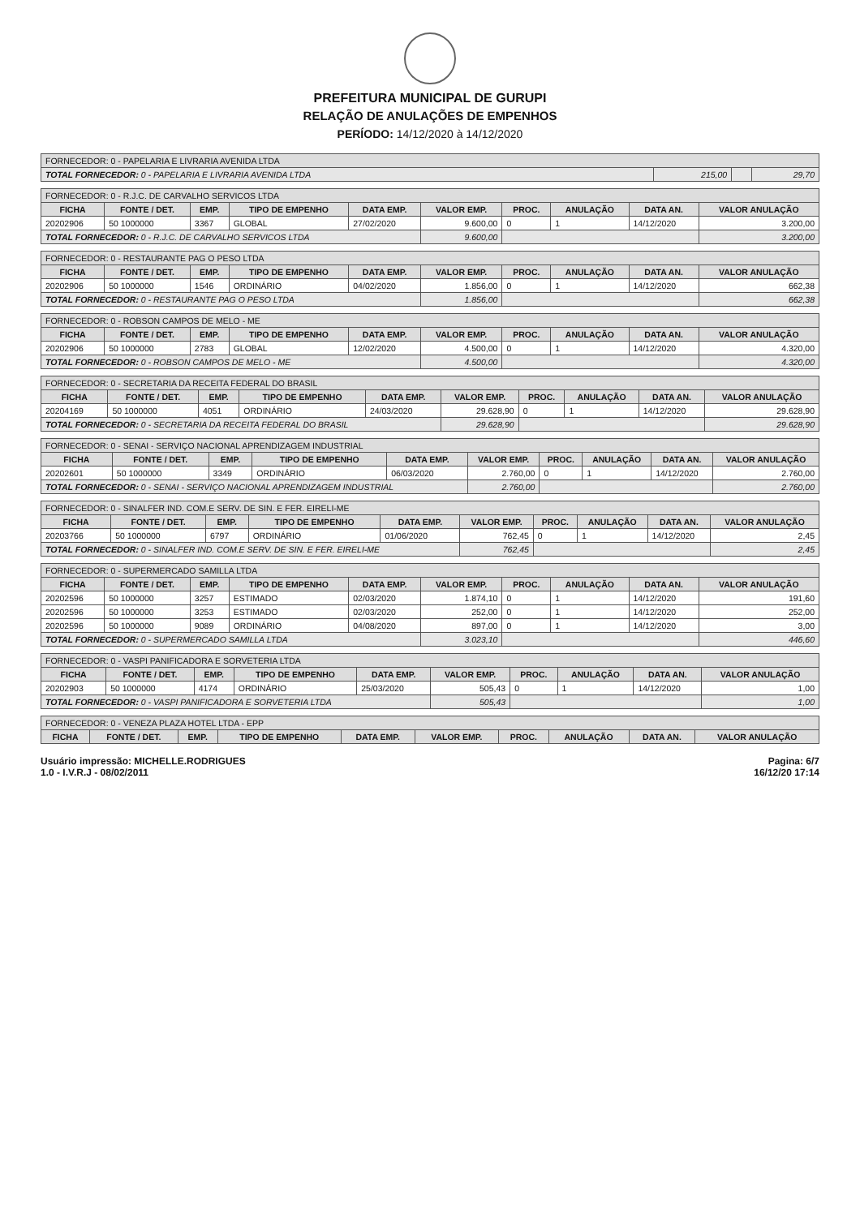PREFEITURA MUNICIPAL DE GURUPI
RELAÇÃO DE ANULAÇÕES DE EMPENHOS
PERÍODO: 14/12/2020 à 14/12/2020
| FORNECEDOR: 0 - PAPELARIA E LIVRARIA AVENIDA LTDA | | | |
| --- | --- | --- | --- |
| TOTAL FORNECEDOR: 0 - PAPELARIA E LIVRARIA AVENIDA LTDA | 215,00 | | 29,70 |
| FORNECEDOR: 0 - R.J.C. DE CARVALHO SERVICOS LTDA | | | | | | | | | |
| --- | --- | --- | --- | --- | --- | --- | --- | --- | --- |
| FICHA | FONTE / DET. | EMP. | TIPO DE EMPENHO | DATA EMP. | VALOR EMP. | PROC. | ANULAÇÃO | DATA AN. | VALOR ANULAÇÃO |
| 20202906 | 50 1000000 | 3367 | GLOBAL | 27/02/2020 | 9.600,00 | 0 | 1 | 14/12/2020 | 3.200,00 |
| TOTAL FORNECEDOR: 0 - R.J.C. DE CARVALHO SERVICOS LTDA | | | | | 9.600,00 | | | | 3.200,00 |
| FORNECEDOR: 0 - RESTAURANTE PAG O PESO LTDA | | | | | | | | | |
| --- | --- | --- | --- | --- | --- | --- | --- | --- | --- |
| FICHA | FONTE / DET. | EMP. | TIPO DE EMPENHO | DATA EMP. | VALOR EMP. | PROC. | ANULAÇÃO | DATA AN. | VALOR ANULAÇÃO |
| 20202906 | 50 1000000 | 1546 | ORDINÁRIO | 04/02/2020 | 1.856,00 | 0 | 1 | 14/12/2020 | 662,38 |
| TOTAL FORNECEDOR: 0 - RESTAURANTE PAG O PESO LTDA | | | | | 1.856,00 | | | | 662,38 |
| FORNECEDOR: 0 - ROBSON CAMPOS DE MELO - ME | | | | | | | | | |
| --- | --- | --- | --- | --- | --- | --- | --- | --- | --- |
| FICHA | FONTE / DET. | EMP. | TIPO DE EMPENHO | DATA EMP. | VALOR EMP. | PROC. | ANULAÇÃO | DATA AN. | VALOR ANULAÇÃO |
| 20202906 | 50 1000000 | 2783 | GLOBAL | 12/02/2020 | 4.500,00 | 0 | 1 | 14/12/2020 | 4.320,00 |
| TOTAL FORNECEDOR: 0 - ROBSON CAMPOS DE MELO - ME | | | | | 4.500,00 | | | | 4.320,00 |
| FORNECEDOR: 0 - SECRETARIA DA RECEITA FEDERAL DO BRASIL | | | | | | | | | |
| --- | --- | --- | --- | --- | --- | --- | --- | --- | --- |
| FICHA | FONTE / DET. | EMP. | TIPO DE EMPENHO | DATA EMP. | VALOR EMP. | PROC. | ANULAÇÃO | DATA AN. | VALOR ANULAÇÃO |
| 20204169 | 50 1000000 | 4051 | ORDINÁRIO | 24/03/2020 | 29.628,90 | 0 | 1 | 14/12/2020 | 29.628,90 |
| TOTAL FORNECEDOR: 0 - SECRETARIA DA RECEITA FEDERAL DO BRASIL | | | | | 29.628,90 | | | | 29.628,90 |
| FORNECEDOR: 0 - SENAI - SERVIÇO NACIONAL APRENDIZAGEM INDUSTRIAL | | | | | | | | | |
| --- | --- | --- | --- | --- | --- | --- | --- | --- | --- |
| FICHA | FONTE / DET. | EMP. | TIPO DE EMPENHO | DATA EMP. | VALOR EMP. | PROC. | ANULAÇÃO | DATA AN. | VALOR ANULAÇÃO |
| 20202601 | 50 1000000 | 3349 | ORDINÁRIO | 06/03/2020 | 2.760,00 | 0 | 1 | 14/12/2020 | 2.760,00 |
| TOTAL FORNECEDOR: 0 - SENAI - SERVIÇO NACIONAL APRENDIZAGEM INDUSTRIAL | | | | | 2.760,00 | | | | 2.760,00 |
| FORNECEDOR: 0 - SINALFER IND. COM.E SERV. DE SIN. E FER. EIRELI-ME | | | | | | | | | |
| --- | --- | --- | --- | --- | --- | --- | --- | --- | --- |
| FICHA | FONTE / DET. | EMP. | TIPO DE EMPENHO | DATA EMP. | VALOR EMP. | PROC. | ANULAÇÃO | DATA AN. | VALOR ANULAÇÃO |
| 20203766 | 50 1000000 | 6797 | ORDINÁRIO | 01/06/2020 | 762,45 | 0 | 1 | 14/12/2020 | 2,45 |
| TOTAL FORNECEDOR: 0 - SINALFER IND. COM.E SERV. DE SIN. E FER. EIRELI-ME | | | | | 762,45 | | | | 2,45 |
| FORNECEDOR: 0 - SUPERMERCADO SAMILLA LTDA | | | | | | | | | |
| --- | --- | --- | --- | --- | --- | --- | --- | --- | --- |
| FICHA | FONTE / DET. | EMP. | TIPO DE EMPENHO | DATA EMP. | VALOR EMP. | PROC. | ANULAÇÃO | DATA AN. | VALOR ANULAÇÃO |
| 20202596 | 50 1000000 | 3257 | ESTIMADO | 02/03/2020 | 1.874,10 | 0 | 1 | 14/12/2020 | 191,60 |
| 20202596 | 50 1000000 | 3253 | ESTIMADO | 02/03/2020 | 252,00 | 0 | 1 | 14/12/2020 | 252,00 |
| 20202596 | 50 1000000 | 9089 | ORDINÁRIO | 04/08/2020 | 897,00 | 0 | 1 | 14/12/2020 | 3,00 |
| TOTAL FORNECEDOR: 0 - SUPERMERCADO SAMILLA LTDA | | | | | 3.023,10 | | | | 446,60 |
| FORNECEDOR: 0 - VASPI PANIFICADORA E SORVETERIA LTDA | | | | | | | | | |
| --- | --- | --- | --- | --- | --- | --- | --- | --- | --- |
| FICHA | FONTE / DET. | EMP. | TIPO DE EMPENHO | DATA EMP. | VALOR EMP. | PROC. | ANULAÇÃO | DATA AN. | VALOR ANULAÇÃO |
| 20202903 | 50 1000000 | 4174 | ORDINÁRIO | 25/03/2020 | 505,43 | 0 | 1 | 14/12/2020 | 1,00 |
| TOTAL FORNECEDOR: 0 - VASPI PANIFICADORA E SORVETERIA LTDA | | | | | 505,43 | | | | 1,00 |
| FORNECEDOR: 0 - VENEZA PLAZA HOTEL LTDA - EPP | | | | | | | | | |
| --- | --- | --- | --- | --- | --- | --- | --- | --- | --- |
| FICHA | FONTE / DET. | EMP. | TIPO DE EMPENHO | DATA EMP. | VALOR EMP. | PROC. | ANULAÇÃO | DATA AN. | VALOR ANULAÇÃO |
Usuário impressão: MICHELLE.RODRIGUES
1.0 - I.V.R.J - 08/02/2011
Pagina: 6/7
16/12/20 17:14